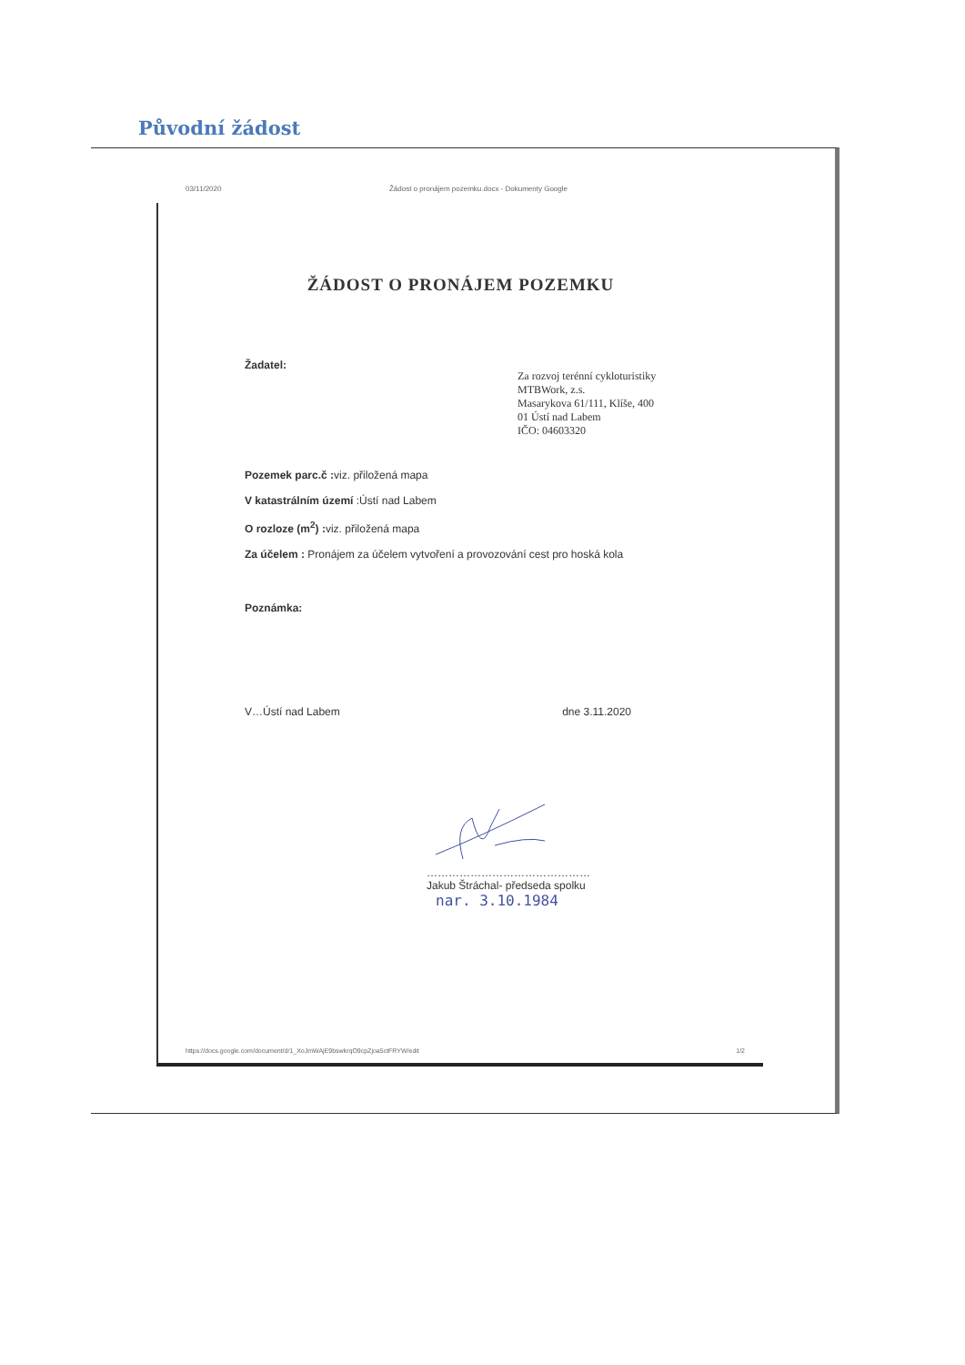Původní žádost
03/11/2020 Žádost o pronájem pozemku.docx - Dokumenty Google
ŽÁDOST O PRONÁJEM POZEMKU
Žadatel:
Za rozvoj terénní cykloturistiky
MTBWork, z.s.
Masarykova 61/111, Klíše, 400
01 Ústí nad Labem
IČO: 04603320
Pozemek parc.č : viz. přiložená mapa
V katastrálním území :Ústí nad Labem
O rozloze (m<sup>2</sup>) : viz. přiložená mapa
Za účelem : Pronájem za účelem vytvoření a provozování cest pro hoská kola
Poznámka:
V…Ústí nad Labem dne 3.11.2020
………………………………………
Jakub Štráchal- předseda spolku
nar. 3.10.1984
https://docs.google.com/document/d/1_XoJmWAjE9bswkrqO9cpZjoa5ctFRYW/edit 1/2